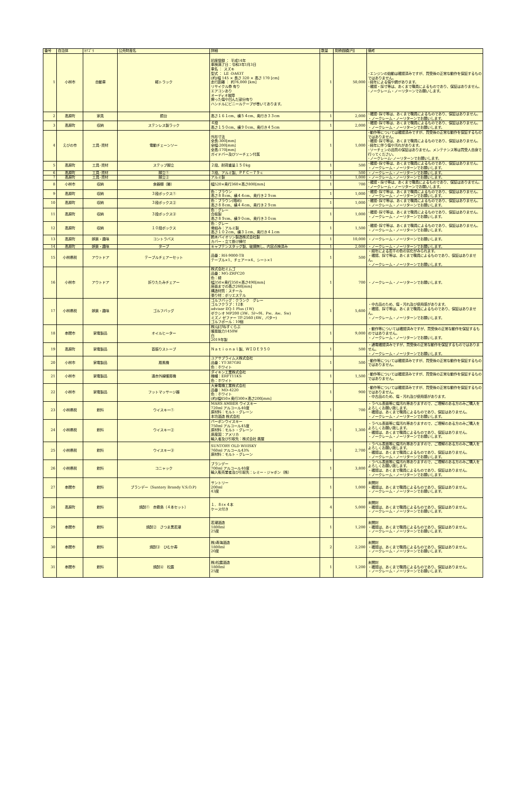| 番号 | 自治体 | ｶﾃｺﾞﾘ | 公売財産名 | 詳細 | 数量 | 見積価額[円] | 備考 |
| --- | --- | --- | --- | --- | --- | --- | --- |
| 1 | 小林市 | 自動車 | 軽トラック | 初度登録 ： 平成14年 車検満了日：令和3年1月3日 車名 ： スズキ 型式 ： LE -DA63T (約)幅 145 × 長さ 320 × 高さ 170 [cm] 走行距離 ： 約76,000 [km] リサイクル券 有り エアコンあり オーディオ故障 擦った傷や凹んだ部分有り ハンドルにビニールテープが巻いてあります。 | 1 | 50,000 | ･エンジンの始動は確認済みですが、買受後の正常な動作を保証するものではありません。 ･経年による傷や錆があります。 ･確認・採寸等は、あくまで職員によるものであり、保証はありません。 ･ノークレーム・ノーリターンでお願いします。 |
| 2 | 高原町 | 家具 | 鏡台 | 高さ１６１cm、横５４cm、奥行き３３cm | 1 | 2,000 | ･確認･採寸等は、あくまで職員によるものであり、保証はありません。 ・ノークレーム・ノーリターンでお願いします。 |
| 3 | 高原町 | 収納 | ステンレス製ラック | ４段 高さ１５０cm、横９０cm、奥行き４５cm | 1 | 2,000 | ･確認･採寸等は、あくまで職員によるものであり、保証はありません。 ・ノークレーム・ノーリターンでお願いします。 |
| 4 | えびの市 | 工具･資材 | 電動チェーンソー | 外形寸法 全長:300[mm] 全幅:200[mm] 全高:170[mm] ガイドバー及びソーチェン付属 | 1 | 1,000 | ･動作等については確認済みですが、買受後の正常な動作を保証するものではありません。 ･確認･採寸等は、あくまで職員によるものであり、保証はありません。 ･経年に伴う傷や汚れがあります。 ･ソーチェンの品質の保証はありません。メンテナンス等は買受人自身で行ってください。 ･ノークレーム･ノーリターンでお願いします。 |
| 5 | 高原町 | 工具･資材 | ステップ脚立 | ２段、耐荷重量１５０kg | 1 | 500 | ･確認･採寸等は、あくまで職員によるものであり、保証はありません。 ・ノークレーム・ノーリターンでお願いします。 |
| 6 | 高原町 | 工具･資材 | 脚立① | ３段、アルミ製、ＰＦＣ－７９ｃ | 1 | 500 | ・ノークレーム・ノーリターンでお願いします。 |
| 7 | 高原町 | 工具･資材 | 脚立② | アルミ製 | 1 | 1,000 | ・ノークレーム・ノーリターンでお願いします。 |
| 8 | 小林市 | 収納 | 食器棚（籐） | 幅520×奥行360×高さ800[mm] | 1 | 700 | ･確認・採寸等は、あくまで職員によるものであり、保証はありません。 ･ノークレーム・ノーリターンでお願いします。 |
| 9 | 高原町 | 収納 | ３段ボックス① | 色：ブラウン 高さ８８cm、横４４cm、奥行き２９cm | 1 | 1,000 | ･確認･採寸等は、あくまで職員によるものであり、保証はありません。 ・ノークレーム・ノーリターンでお願いします。 |
| 10 | 高原町 | 収納 | ３段ボックス② | 色：ブラウン(暗め) 高さ８８cm、横４４cm、奥行き２９cm | 1 | 1,000 | ･確認･採寸等は、あくまで職員によるものであり、保証はありません。 ・ノークレーム・ノーリターンでお願いします。 |
| 11 | 高原町 | 収納 | ３段ボックス③ | 色：グレー 合板製 高さ８９cm、横９０cm、奥行き３０cm | 1 | 1,000 | ･確認･採寸等は、あくまで職員によるものであり、保証はありません。 ・ノークレーム・ノーリターンでお願いします。 |
| 12 | 高原町 | 収納 | １０段ボックス | 色：グレー 骨組み：アルミ製 高さ１０２cm、横３１cm、奥行き４１cm | 1 | 1,500 | ･確認･採寸等は、あくまで職員によるものであり、保証はありません。 ・ノークレーム・ノーリターンでお願いします。 |
| 13 | 高原町 | 娯楽・趣味 | コントラバス | 鈴木バイオリン製造株式会社製 カバー・立て掛け棒付 | 1 | 10,000 | ・ノークレーム・ノーリターンでお願いします。 |
| 14 | 高原町 | 娯楽・趣味 | タープ | キャプテンスタッグ製、破損無し、内容点検済み | 1 | 2,000 | ・ノークレーム・ノーリターンでお願いします。 |
| 15 | 小林県税 | アウトドア | テーブルチェアーセット | 品番：RH-9000-TB テーブル×1、チェアー×4、シート×1 | 1 | 500 | ・経年による若干の色の劣化がみられます。 ・確認、採寸等は、あくまで職員によるものであり、保証はありません。 ・ノークレーム・ノーリターンでお願いします。 |
| 16 | 小林市 | アウトドア | 折りたたみチェアー | 株式会社ミムゴ 品番：MG-ZRFC20 色：緑 幅350×奥行350×高さ490[mm] 座面までの高さ260[mm] 構造材質：スチール 張り材：ポリエステル | 1 | 700 | ・ノークレーム・ノーリターンでお願いします。 |
| 17 | 小林県税 | 娯楽・趣味 | ゴルフバッグ | ゴルフバッグ：クランク グレー ゴルフクラブ：12本 advisor EQ-1 Plus (1W) ゼクシオ MP200 (3W、5I～9I、Pw、Aw、Sw) ミズノ ゼファー TF-2560 (4W、パター) ゴルフボール：10個 | 1 | 5,600 | ・中古品のため、傷・汚れ及び使用感があります。 ・確認、採寸等は、あくまで職員によるものであり、保証はありません。 ・ノークレーム・ノーリターンでお願いします。 |
| 18 | 串間市 | 家電製品 | オイルヒーター | 株)はぴねすくらぶ 暖房能力1450W 白 2019年製 | 1 | 9,000 | ・動作等については確認済みですが、買受後の正常な動作を保証するものではありません。 ・ノークレーム・ノーリターンでお願いします。 |
| 19 | 高原町 | 家電製品 | 首振りストーブ | Ｎａｔｉｏｎａｌ製、ＷＩＤＥ９５０ | 1 | 500 | ・通電確認済みですが、買受後の正常な動作を保証するものではありません。 ・ノークレーム・ノーリターンでお願いします。 |
| 20 | 小林市 | 家電製品 | 扇風機 | ユアサプライムス株式会社 品番：YT-387GRI 色：ホワイト | 1 | 500 | ･動作等については確認済みですが、買受後の正常な動作を保証するものではありません。 |
| 21 | 小林市 | 家電製品 | 遠赤外線暖房機 | ダイキン工業株式会社 機種：ERFT11KS 色：ホワイト | 1 | 1,500 | ･動作等については確認済みですが、買受後の正常な動作を保証するものではありません。 |
| 22 | 小林市 | 家電製品 | フットマッサージ器 | 大東電機工業株式会社 品番：MD-4220 色：ホワイト (約)幅450×奥行300×高さ200[mm] | 1 | 900 | ･動作等については確認済みですが、買受後の正常な動作を保証するものではありません。 ・中古品のため、傷・汚れ及び使用感があります。 |
| 23 | 小林県税 | 飲料 | ウイスキー① | MARS AMBER ウイスキー 720ml アルコール40度 原材料：モルト・グレーン 本坊酒造 株式会社 | 1 | 700 | ・ラベル表面等に傷汚れ等ありますので、ご理解のある方のみご購入をよろしくお願い致します。 ・確認は、あくまで職員によるものであり、保証はありません。 ・ノークレーム・ノーリターンでお願いします。 |
| 24 | 小林県税 | 飲料 | ウイスキー② | バーボンウイスキー 750ml アルコール45度 原材料：モルト・グレーン 原産国：アメリカ 輸入者及び引取先：株式会社 廣屋 | 1 | 1,300 | ・ラベル表面等に傷汚れ等ありますので、ご理解のある方のみご購入をよろしくお願い致します。 ・確認は、あくまで職員によるものであり、保証はありません。 ・ノークレーム・ノーリターンでお願いします。 |
| 25 | 小林県税 | 飲料 | ウイスキー③ | SUNTORY OLD WHISKY 760ml アルコール43% 原材料：モルト・グレーン | 1 | 2,700 | ・ラベル表面等に傷汚れ等ありますので、ご理解のある方のみご購入をよろしくお願い致します。 ・確認は、あくまで職員によるものであり、保証はありません。 ・ノークレーム・ノーリターンでお願いします。 |
| 26 | 小林県税 | 飲料 | コニャック | ブランデー 700ml アルコール40度 輸入販売業者及び引取先：レミー・ジャポン（株） | 1 | 3,800 | ・ラベル表面等に傷汚れ等ありますので、ご理解のある方のみご購入をよろしくお願い致します。 ・確認は、あくまで職員によるものであり、保証はありません。 ・ノークレーム・ノーリターンでお願いします。 |
| 27 | 串間市 | 飲料 | ブランデー（Suntory Brandy V.S.O.P) | サントリー 200ml 43度 | 1 | 1,000 | 未開封 ・確認は、あくまで職員によるものであり、保証はありません。 ・ノークレーム・ノーリターンでお願いします。 |
| 28 | 高原町 | 飲料 | 焼酎① 赤霧島（４本セット） | １．８ℓ×４本 ケース付き | 4 | 5,000 | 未開封 ・確認は、あくまで職員によるものであり、保証はありません。 ・ノークレーム・ノーリターンでお願いします。 |
| 29 | 串間市 | 飲料 | 焼酎② さつま黒若潮 | 若潮酒造 1800ml 25度 | 1 | 1,200 | 未開封 ・確認は、あくまで職員によるものであり、保証はありません。 ・ノークレーム・ノーリターンでお願いします。 |
| 30 | 串間市 | 飲料 | 焼酎③ ひむか寿 | 株)寿海酒造 1800ml 20度 | 2 | 2,200 | 未開封 ・確認は、あくまで職員によるものであり、保証はありません。 ・ノークレーム・ノーリターンでお願いします。 |
| 31 | 串間市 | 飲料 | 焼酎④ 松露 | 株)松露酒造 1800ml 25度 | 1 | 1,200 | 未開封 ・確認は、あくまで職員によるものであり、保証はありません。 ・ノークレーム・ノーリターンでお願いします。 |